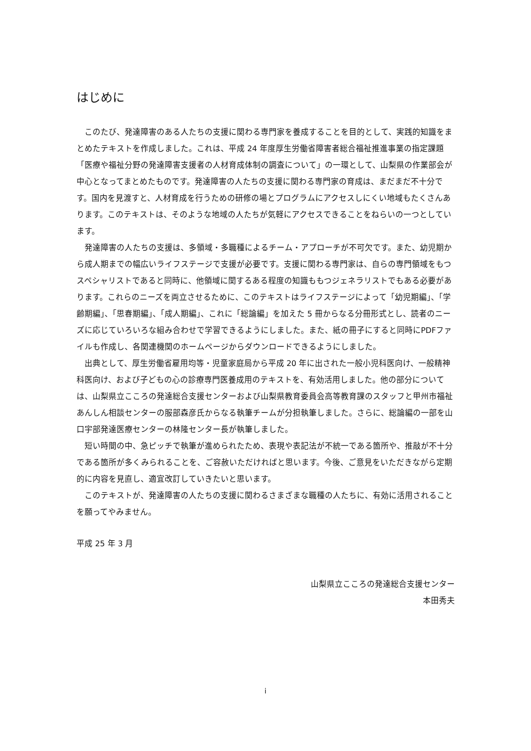はじめに
このたび、発達障害のある人たちの支援に関わる専門家を養成することを目的として、実践的知識をまとめたテキストを作成しました。これは、平成 24 年度厚生労働省障害者総合福祉推進事業の指定課題「医療や福祉分野の発達障害支援者の人材育成体制の調査について」の一環として、山梨県の作業部会が中心となってまとめたものです。発達障害の人たちの支援に関わる専門家の育成は、まだまだ不十分です。国内を見渡すと、人材育成を行うための研修の場とプログラムにアクセスしにくい地域もたくさんあります。このテキストは、そのような地域の人たちが気軽にアクセスできることをねらいの一つとしています。
発達障害の人たちの支援は、多領域・多職種によるチーム・アプローチが不可欠です。また、幼児期から成人期までの幅広いライフステージで支援が必要です。支援に関わる専門家は、自らの専門領域をもつスペシャリストであると同時に、他領域に関するある程度の知識ももつジェネラリストでもある必要があります。これらのニーズを両立させるために、このテキストはライフステージによって「幼児期編」、「学齢期編」、「思春期編」、「成人期編」、これに「総論編」を加えた 5 冊からなる分冊形式とし、読者のニーズに応じていろいろな組み合わせで学習できるようにしました。また、紙の冊子にすると同時にPDFファイルも作成し、各関連機関のホームページからダウンロードできるようにしました。
出典として、厚生労働省雇用均等・児童家庭局から平成 20 年に出された一般小児科医向け、一般精神科医向け、および子どもの心の診療専門医養成用のテキストを、有効活用しました。他の部分については、山梨県立こころの発達総合支援センターおよび山梨県教育委員会高等教育課のスタッフと甲州市福祉あんしん相談センターの服部森彦氏からなる執筆チームが分担執筆しました。さらに、総論編の一部を山口宇部発達医療センターの林隆センター長が執筆しました。
短い時間の中、急ピッチで執筆が進められたため、表現や表記法が不統一である箇所や、推敲が不十分である箇所が多くみられることを、ご容赦いただければと思います。今後、ご意見をいただきながら定期的に内容を見直し、適宜改訂していきたいと思います。
このテキストが、発達障害の人たちの支援に関わるさまざまな職種の人たちに、有効に活用されることを願ってやみません。
平成 25 年 3 月
山梨県立こころの発達総合支援センター
本田秀夫
i